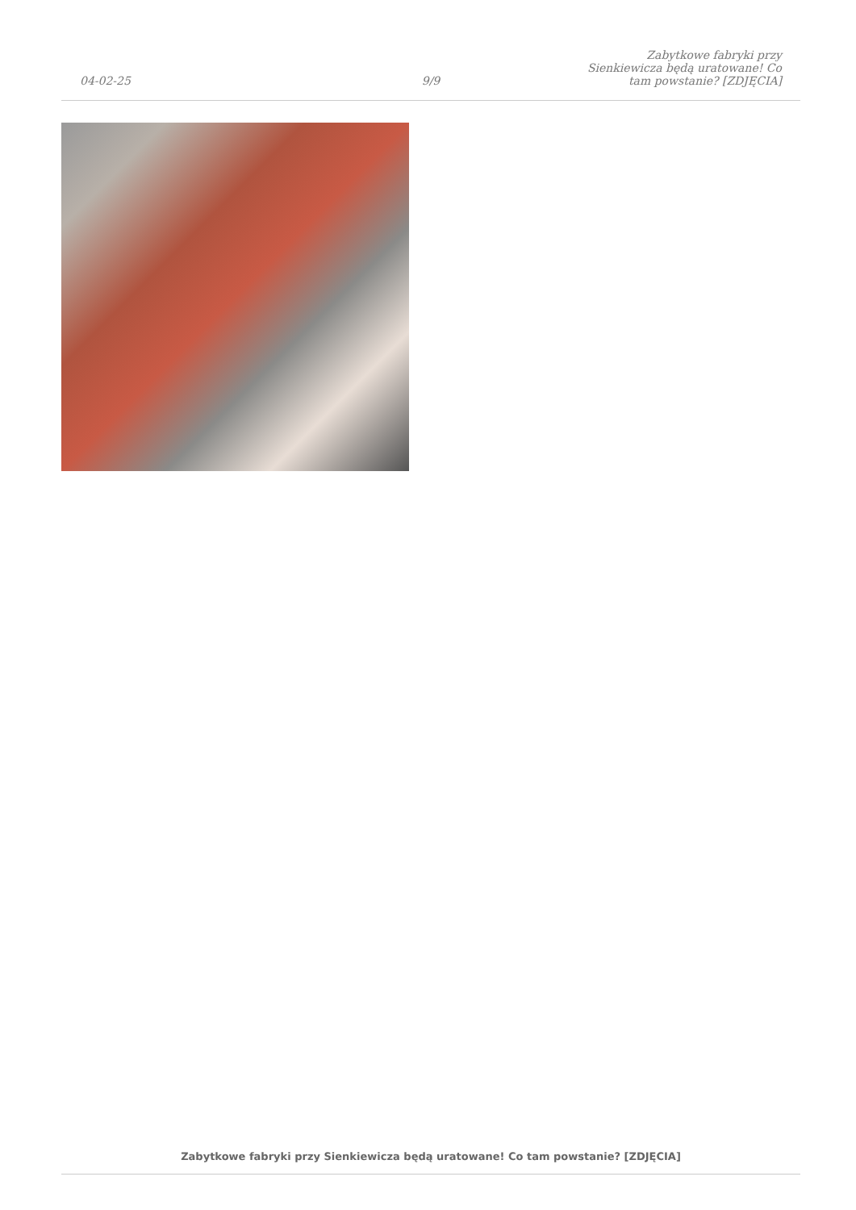04-02-25
9/9
Zabytkowe fabryki przy Sienkiewicza będą uratowane! Co tam powstanie? [ZDJĘCIA]
Zabytkowe fabryki przy Sienkiewicza będą uratowane! Co tam powstanie? [ZDJĘCIA]